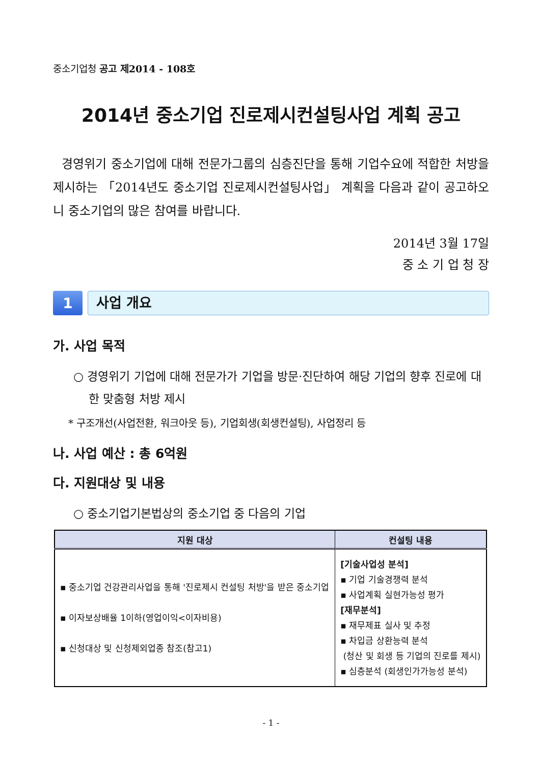중소기업청 공고 제2014 - 108호
2014년 중소기업 진로제시컨설팅사업 계획 공고
경영위기 중소기업에 대해 전문가그룹의 심층진단을 통해 기업수요에 적합한 처방을 제시하는 「2014년도 중소기업 진로제시컨설팅사업」 계획을 다음과 같이 공고하오니 중소기업의 많은 참여를 바랍니다.
2014년 3월 17일
중 소 기 업 청 장
1
사업 개요
가. 사업 목적
○ 경영위기 기업에 대해 전문가가 기업을 방문·진단하여 해당 기업의 향후 진로에 대한 맞춤형 처방 제시
* 구조개선(사업전환, 워크아웃 등), 기업회생(회생컨설팅), 사업정리 등
나. 사업 예산 : 총 6억원
다. 지원대상 및 내용
○ 중소기업기본법상의 중소기업 중 다음의 기업
| 지원 대상 | 컨설팅 내용 |
| --- | --- |
| ▪ 중소기업 건강관리사업을 통해 '진로제시 컨설팅 처방'을 받은 중소기업 ▪ 이자보상배율 1이하(영업이익<이자비용) ▪ 신청대상 및 신청제외업종 참조(참고1) | [기술사업성 분석] ▪ 기업 기술경쟁력 분석 ▪ 사업계획 실현가능성 평가 [재무분석] ▪ 재무제표 실사 및 추정 ▪ 차입금 상환능력 분석 (청산 및 회생 등 기업의 진로를 제시) ▪ 심층분석 (회생인가가능성 분석) |
- 1 -